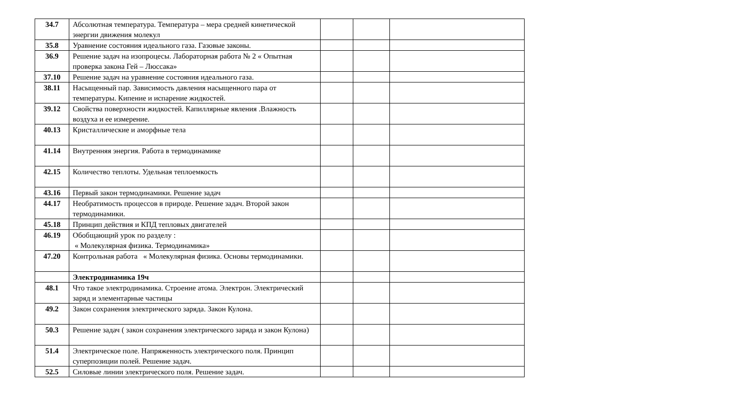| 34.7 | Абсолютная температура. Температура – мера средней кинетической энергии движения молекул | | | |
| 35.8 | Уравнение состояния идеального газа. Газовые законы. | | | |
| 36.9 | Решение задач на изопроцесы. Лабораторная работа № 2 « Опытная проверка закона Гей – Люссака» | | | |
| 37.10 | Решение задач на уравнение состояния идеального газа. | | | |
| 38.11 | Насыщенный пар. Зависимость давления насыщенного пара от температуры. Кипение и испарение жидкостей. | | | |
| 39.12 | Свойства поверхности жидкостей. Капиллярные явления .Влажность воздуха и ее измерение. | | | |
| 40.13 | Кристаллические и аморфные тела | | | |
| 41.14 | Внутренняя энергия. Работа в термодинамике | | | |
| 42.15 | Количество теплоты. Удельная теплоемкость | | | |
| 43.16 | Первый закон термодинамики. Решение задач | | | |
| 44.17 | Необратимость процессов в природе. Решение задач. Второй закон термодинамики. | | | |
| 45.18 | Принцип действия и КПД тепловых двигателей | | | |
| 46.19 | Обобщающий урок по разделу : « Молекулярная физика. Термодинамика» | | | |
| 47.20 | Контрольная работа « Молекулярная физика. Основы термодинамики. | | | |
| | Электродинамика 19ч | | | |
| 48.1 | Что такое электродинамика. Строение атома. Электрон. Электрический заряд и элементарные частицы | | | |
| 49.2 | Закон сохранения электрического заряда. Закон Кулона. | | | |
| 50.3 | Решение задач ( закон сохранения электрического заряда и закон Кулона) | | | |
| 51.4 | Электрическое поле. Напряженность электрического поля. Принцип суперпозиции полей. Решение задач. | | | |
| 52.5 | Силовые линии электрического поля. Решение задач. | | | |